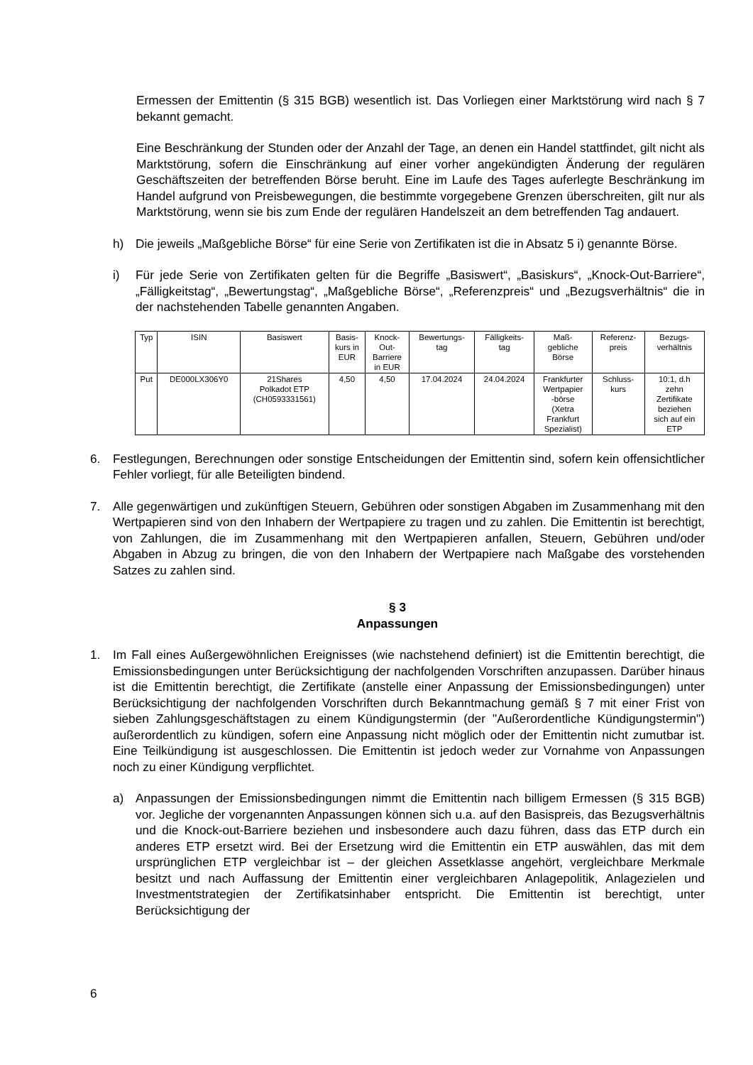Ermessen der Emittentin (§ 315 BGB) wesentlich ist. Das Vorliegen einer Marktstörung wird nach § 7 bekannt gemacht.
Eine Beschränkung der Stunden oder der Anzahl der Tage, an denen ein Handel stattfindet, gilt nicht als Marktstörung, sofern die Einschränkung auf einer vorher angekündigten Änderung der regulären Geschäftszeiten der betreffenden Börse beruht. Eine im Laufe des Tages auferlegte Beschränkung im Handel aufgrund von Preisbewegungen, die bestimmte vorgegebene Grenzen überschreiten, gilt nur als Marktstörung, wenn sie bis zum Ende der regulären Handelszeit an dem betreffenden Tag andauert.
h) Die jeweils „Maßgebliche Börse“ für eine Serie von Zertifikaten ist die in Absatz 5 i) genannte Börse.
i) Für jede Serie von Zertifikaten gelten für die Begriffe „Basiswert“, „Basiskurs“, „Knock-Out-Barriere“, „Fälligkeitstag“, „Bewertungstag“, „Maßgebliche Börse“, „Referenzpreis“ und „Bezugsverhältnis“ die in der nachstehenden Tabelle genannten Angaben.
| Typ | ISIN | Basiswert | Basis- kurs in EUR | Knock- Out- Barriere in EUR | Bewertungs- tag | Fälligkeits- tag | Maß- gebliche Börse | Referenz- preis | Bezugs- verhältnis |
| --- | --- | --- | --- | --- | --- | --- | --- | --- | --- |
| Put | DE000LX306Y0 | 21Shares Polkadot ETP (CH0593331561) | 4,50 | 4,50 | 17.04.2024 | 24.04.2024 | Frankfurter Wertpapier -börse (Xetra Frankfurt Spezialist) | Schluss- kurs | 10:1, d.h zehn Zertifikate beziehen sich auf ein ETP |
6. Festlegungen, Berechnungen oder sonstige Entscheidungen der Emittentin sind, sofern kein offensichtlicher Fehler vorliegt, für alle Beteiligten bindend.
7. Alle gegenwärtigen und zukünftigen Steuern, Gebühren oder sonstigen Abgaben im Zusammenhang mit den Wertpapieren sind von den Inhabern der Wertpapiere zu tragen und zu zahlen. Die Emittentin ist berechtigt, von Zahlungen, die im Zusammenhang mit den Wertpapieren anfallen, Steuern, Gebühren und/oder Abgaben in Abzug zu bringen, die von den Inhabern der Wertpapiere nach Maßgabe des vorstehenden Satzes zu zahlen sind.
§ 3
Anpassungen
1. Im Fall eines Außergewöhnlichen Ereignisses (wie nachstehend definiert) ist die Emittentin berechtigt, die Emissionsbedingungen unter Berücksichtigung der nachfolgenden Vorschriften anzupassen. Darüber hinaus ist die Emittentin berechtigt, die Zertifikate (anstelle einer Anpassung der Emissionsbedingungen) unter Berücksichtigung der nachfolgenden Vorschriften durch Bekanntmachung gemäß § 7 mit einer Frist von sieben Zahlungsgeschäftstagen zu einem Kündigungstermin (der "Außerordentliche Kündigungstermin") außerordentlich zu kündigen, sofern eine Anpassung nicht möglich oder der Emittentin nicht zumutbar ist. Eine Teilkündigung ist ausgeschlossen. Die Emittentin ist jedoch weder zur Vornahme von Anpassungen noch zu einer Kündigung verpflichtet.
a) Anpassungen der Emissionsbedingungen nimmt die Emittentin nach billigem Ermessen (§ 315 BGB) vor. Jegliche der vorgenannten Anpassungen können sich u.a. auf den Basispreis, das Bezugsverhältnis und die Knock-out-Barriere beziehen und insbesondere auch dazu führen, dass das ETP durch ein anderes ETP ersetzt wird. Bei der Ersetzung wird die Emittentin ein ETP auswählen, das mit dem ursprünglichen ETP vergleichbar ist – der gleichen Assetklasse angehört, vergleichbare Merkmale besitzt und nach Auffassung der Emittentin einer vergleichbaren Anlagepolitik, Anlagezielen und Investmentstrategien der Zertifikatsinhaber entspricht. Die Emittentin ist berechtigt, unter Berücksichtigung der
6